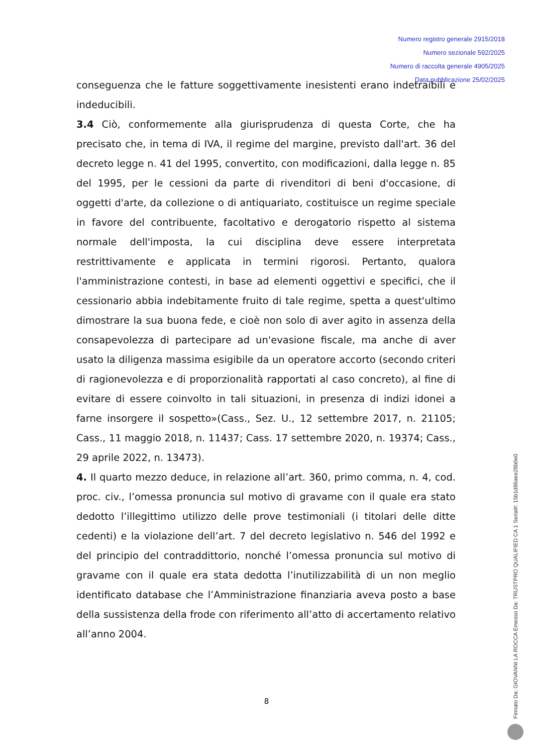Numero registro generale 2915/2018
Numero sezionale 592/2025
Numero di raccolta generale 4905/2025
Data pubblicazione 25/02/2025
conseguenza che le fatture soggettivamente inesistenti erano indetraibili e indeducibili.
3.4 Ciò, conformemente alla giurisprudenza di questa Corte, che ha precisato che, in tema di IVA, il regime del margine, previsto dall'art. 36 del decreto legge n. 41 del 1995, convertito, con modificazioni, dalla legge n. 85 del 1995, per le cessioni da parte di rivenditori di beni d'occasione, di oggetti d'arte, da collezione o di antiquariato, costituisce un regime speciale in favore del contribuente, facoltativo e derogatorio rispetto al sistema normale dell'imposta, la cui disciplina deve essere interpretata restrittivamente e applicata in termini rigorosi. Pertanto, qualora l'amministrazione contesti, in base ad elementi oggettivi e specifici, che il cessionario abbia indebitamente fruito di tale regime, spetta a quest'ultimo dimostrare la sua buona fede, e cioè non solo di aver agito in assenza della consapevolezza di partecipare ad un'evasione fiscale, ma anche di aver usato la diligenza massima esigibile da un operatore accorto (secondo criteri di ragionevolezza e di proporzionalità rapportati al caso concreto), al fine di evitare di essere coinvolto in tali situazioni, in presenza di indizi idonei a farne insorgere il sospetto»(Cass., Sez. U., 12 settembre 2017, n. 21105; Cass., 11 maggio 2018, n. 11437; Cass. 17 settembre 2020, n. 19374; Cass., 29 aprile 2022, n. 13473).
4. Il quarto mezzo deduce, in relazione all’art. 360, primo comma, n. 4, cod. proc. civ., l’omessa pronuncia sul motivo di gravame con il quale era stato dedotto l’illegittimo utilizzo delle prove testimoniali (i titolari delle ditte cedenti) e la violazione dell’art. 7 del decreto legislativo n. 546 del 1992 e del principio del contraddittorio, nonché l’omessa pronuncia sul motivo di gravame con il quale era stata dedotta l’inutilizzabilità di un non meglio identificato database che l’Amministrazione finanziaria aveva posto a base della sussistenza della frode con riferimento all’atto di accertamento relativo all’anno 2004.
8
Firmato Da: GIOVANNI LA ROCCA Emesso Da: TRUSTPRO QUALIFIED CA 1 Serial#: 15b1d86aee28b0e0